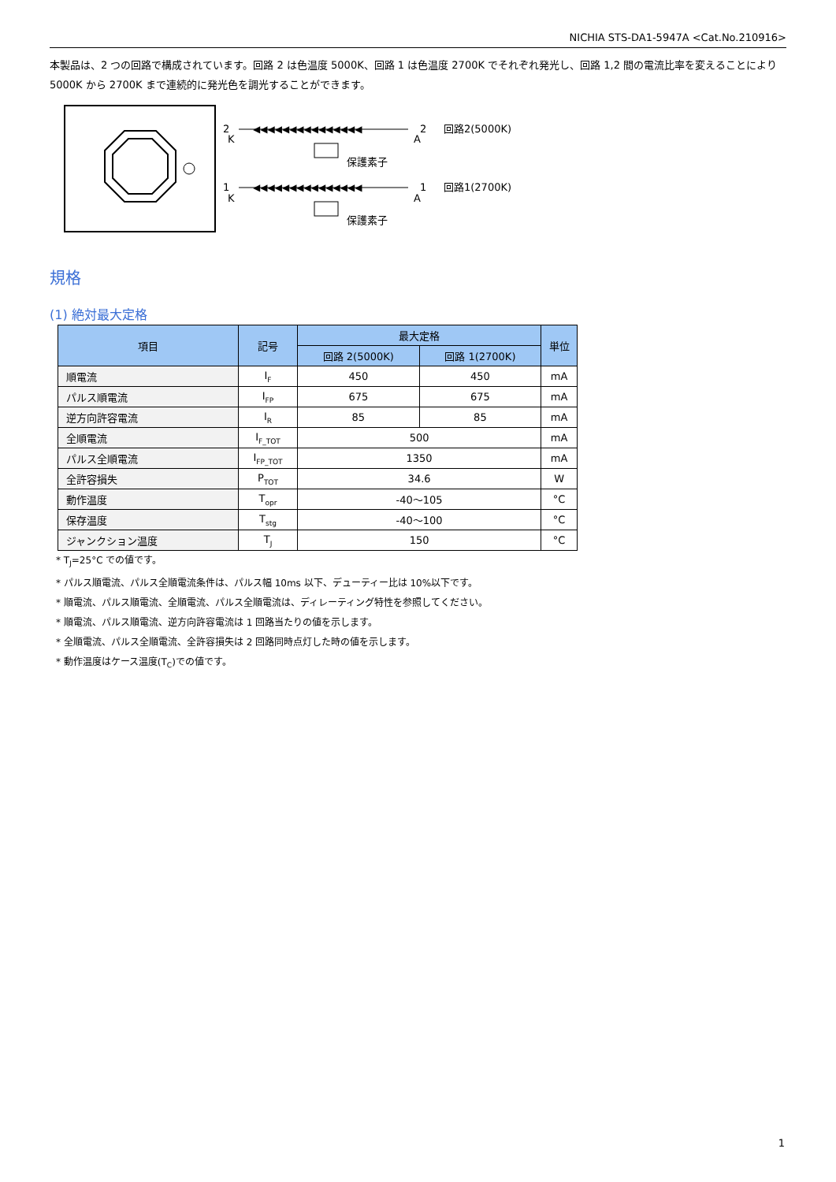NICHIA STS-DA1-5947A <Cat.No.210916>
本製品は、2 つの回路で構成されています。回路 2 は色温度 5000K、回路 1 は色温度 2700K でそれぞれ発光し、回路 1,2 間の電流比率を変えることにより 5000K から 2700K まで連続的に発光色を調光することができます。
2
K
1
K
◀◀◀◀◀◀◀◀◀◀◀◀◀◀◀
◀◀◀◀◀◀◀◀◀◀◀◀◀◀◀
2
A
1
A
保護素子
保護素子
回路2(5000K)
回路1(2700K)
規格
(1) 絶対最大定格
| 項目 | 記号 | 最大定格 | | 単位 |
| --- | --- | --- | --- | --- |
| | | 回路 2(5000K) | 回路 1(2700K) | |
| 順電流 | I<sub>F</sub> | 450 | 450 | mA |
| パルス順電流 | I<sub>FP</sub> | 675 | 675 | mA |
| 逆方向許容電流 | I<sub>R</sub> | 85 | 85 | mA |
| 全順電流 | I<sub>F_TOT</sub> | 500 | | mA |
| パルス全順電流 | I<sub>FP_TOT</sub> | 1350 | | mA |
| 全許容損失 | P<sub>TOT</sub> | 34.6 | | W |
| 動作温度 | T<sub>opr</sub> | -40～105 | | °C |
| 保存温度 | T<sub>stg</sub> | -40～100 | | °C |
| ジャンクション温度 | T<sub>J</sub> | 150 | | °C |
* T<sub>J</sub>=25°C での値です。
* パルス順電流、パルス全順電流条件は、パルス幅 10ms 以下、デューティー比は 10%以下です。
* 順電流、パルス順電流、全順電流、パルス全順電流は、ディレーティング特性を参照してください。
* 順電流、パルス順電流、逆方向許容電流は 1 回路当たりの値を示します。
* 全順電流、パルス全順電流、全許容損失は 2 回路同時点灯した時の値を示します。
* 動作温度はケース温度(T<sub>C</sub>)での値です。
1